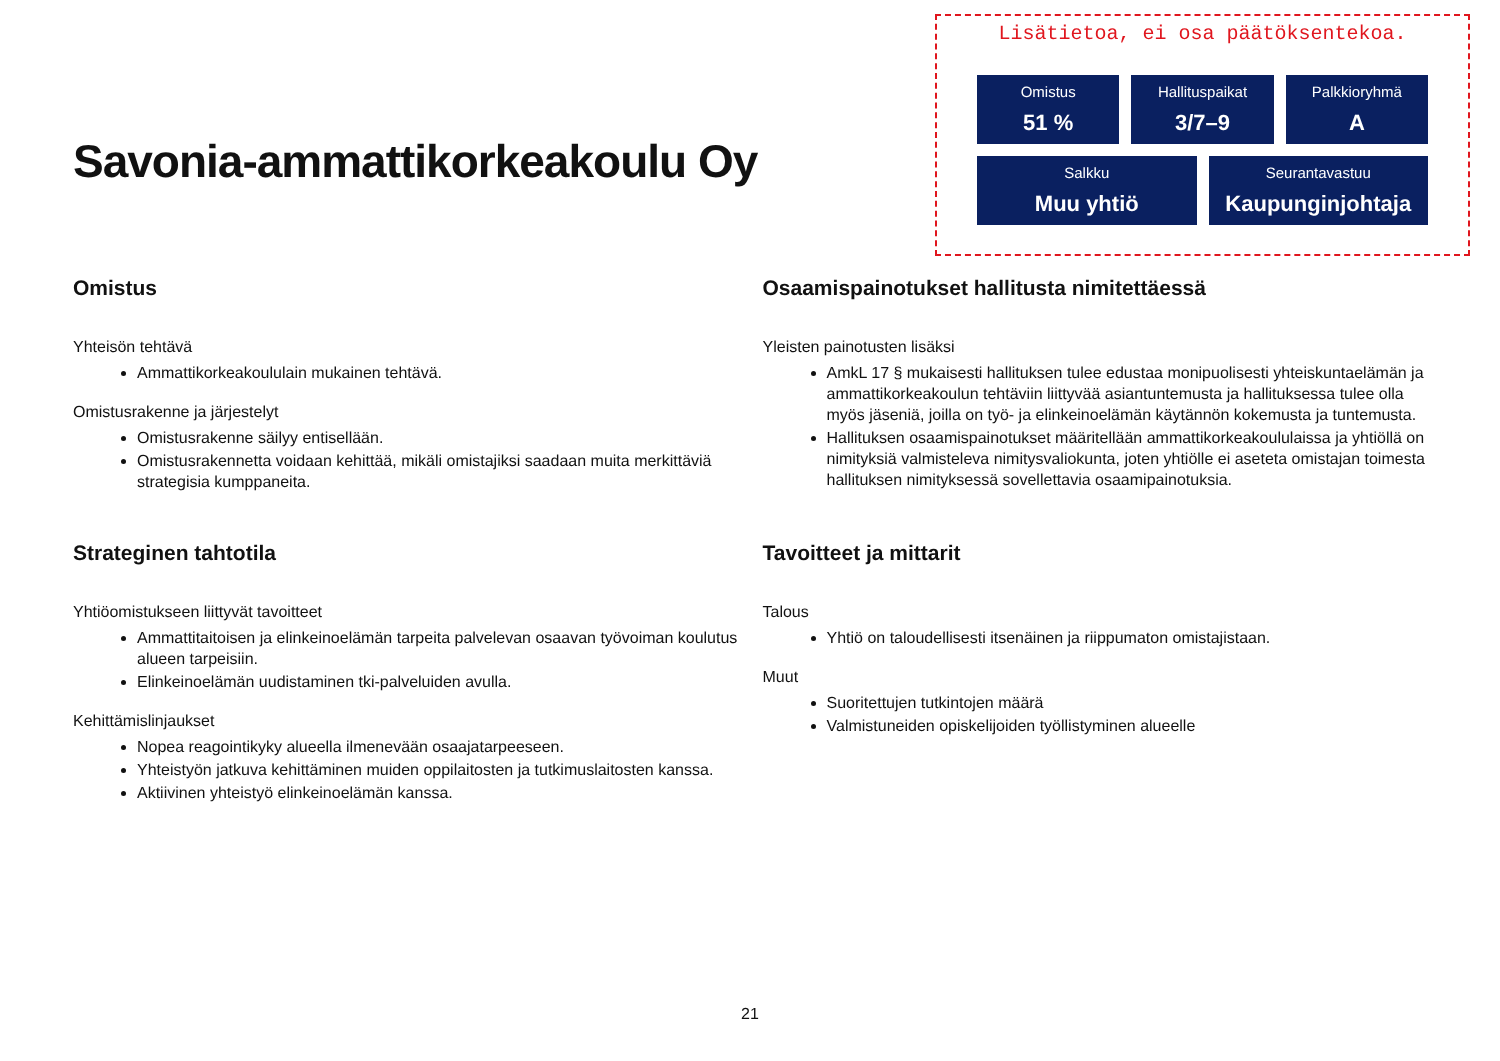Savonia-ammattikorkeakoulu Oy
Lisätietoa, ei osa päätöksentekoa.
Omistus
51 %
Hallituspaikat
3/7–9
Palkkioryhmä
A
Salkku
Muu yhtiö
Seurantavastuu
Kaupunginjohtaja
Omistus
Yhteisön tehtävä
Ammattikorkeakoululain mukainen tehtävä.
Omistusrakenne ja järjestelyt
Omistusrakenne säilyy entisellään.
Omistusrakennetta voidaan kehittää, mikäli omistajiksi saadaan muita merkittäviä strategisia kumppaneita.
Strateginen tahtotila
Yhtiöomistukseen liittyvät tavoitteet
Ammattitaitoisen ja elinkeinoelämän tarpeita palvelevan osaavan työvoiman koulutus alueen tarpeisiin.
Elinkeinoelämän uudistaminen tki-palveluiden avulla.
Kehittämislinjaukset
Nopea reagointikyky alueella ilmenevään osaajatarpeeseen.
Yhteistyön jatkuva kehittäminen muiden oppilaitosten ja tutkimuslaitosten kanssa.
Aktiivinen yhteistyö elinkeinoelämän kanssa.
Osaamispainotukset hallitusta nimitettäessä
Yleisten painotusten lisäksi
AmkL 17 § mukaisesti hallituksen tulee edustaa monipuolisesti yhteiskuntaelämän ja ammattikorkeakoulun tehtäviin liittyvää asiantuntemusta ja hallituksessa tulee olla myös jäseniä, joilla on työ- ja elinkeinoelämän käytännön kokemusta ja tuntemusta.
Hallituksen osaamispainotukset määritellään ammattikorkeakoululaissa ja yhtiöllä on nimityksiä valmisteleva nimitysvaliokunta, joten yhtiölle ei aseteta omistajan toimesta hallituksen nimityksessä sovellettavia osaamipainotuksia.
Tavoitteet ja mittarit
Talous
Yhtiö on taloudellisesti itsenäinen ja riippumaton omistajistaan.
Muut
Suoritettujen tutkintojen määrä
Valmistuneiden opiskelijoiden työllistyminen alueelle
21